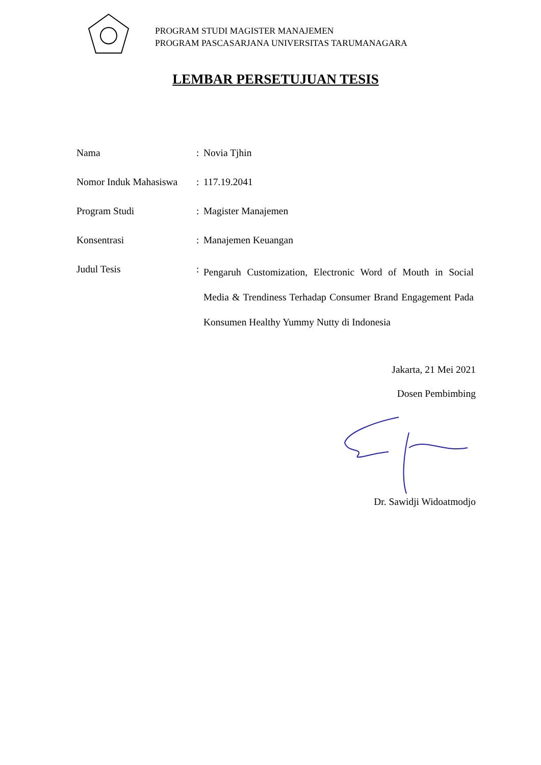PROGRAM STUDI MAGISTER MANAJEMEN
PROGRAM PASCASARJANA UNIVERSITAS TARUMANAGARA
LEMBAR PERSETUJUAN TESIS
| Nama | : | Novia Tjhin |
| Nomor Induk Mahasiswa | : | 117.19.2041 |
| Program Studi | : | Magister Manajemen |
| Konsentrasi | : | Manajemen Keuangan |
| Judul Tesis | : | Pengaruh Customization, Electronic Word of Mouth in Social Media & Trendiness Terhadap Consumer Brand Engagement Pada Konsumen Healthy Yummy Nutty di Indonesia |
Jakarta, 21 Mei 2021
Dosen Pembimbing
Dr. Sawidji Widoatmodjo